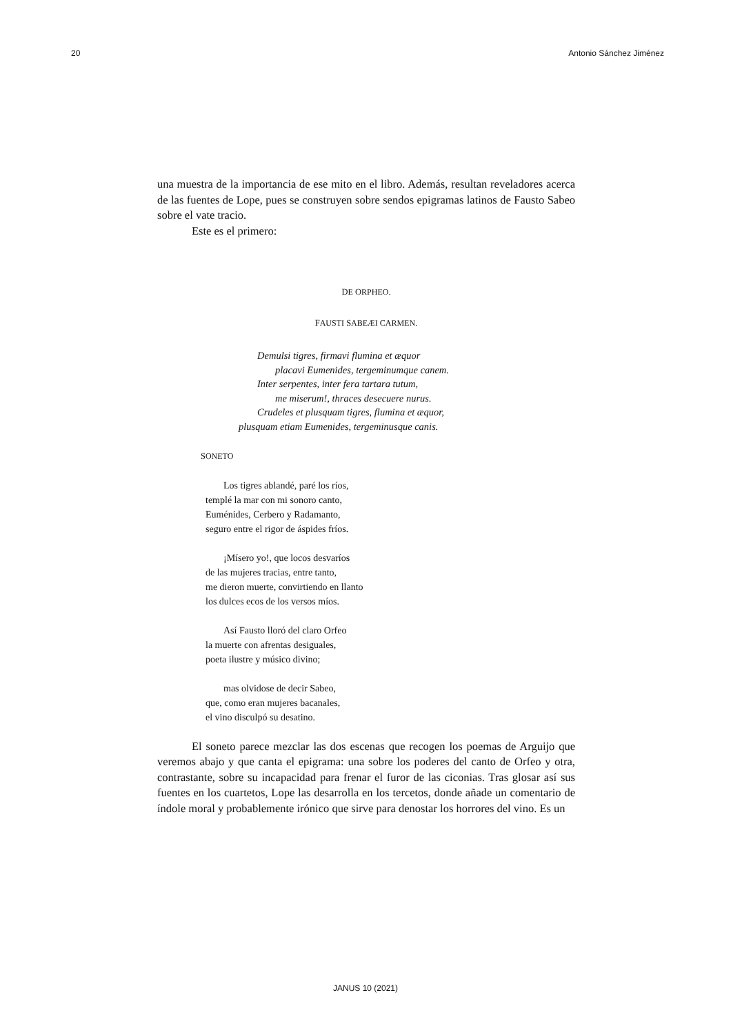20 Antonio Sánchez Jiménez
una muestra de la importancia de ese mito en el libro. Además, resultan reveladores acerca de las fuentes de Lope, pues se construyen sobre sendos epigramas latinos de Fausto Sabeo sobre el vate tracio.
Este es el primero:
DE ORPHEO.
FAUSTI SABEÆI CARMEN.
Demulsi tigres, firmavi flumina et æquor
placavi Eumenides, tergeminumque canem.
Inter serpentes, inter fera tartara tutum,
me miserum!, thraces desecuere nurus.
Crudeles et plusquam tigres, flumina et æquor,
plusquam etiam Eumenides, tergeminusque canis.
SONETO
Los tigres ablandé, paré los ríos,
templé la mar con mi sonoro canto,
Euménides, Cerbero y Radamanto,
seguro entre el rigor de áspides fríos.
¡Mísero yo!, que locos desvaríos
de las mujeres tracias, entre tanto,
me dieron muerte, convirtiendo en llanto
los dulces ecos de los versos míos.
Así Fausto lloró del claro Orfeo
la muerte con afrentas desiguales,
poeta ilustre y músico divino;
mas olvidose de decir Sabeo,
que, como eran mujeres bacanales,
el vino disculpó su desatino.
El soneto parece mezclar las dos escenas que recogen los poemas de Arguijo que veremos abajo y que canta el epigrama: una sobre los poderes del canto de Orfeo y otra, contrastante, sobre su incapacidad para frenar el furor de las ciconias. Tras glosar así sus fuentes en los cuartetos, Lope las desarrolla en los tercetos, donde añade un comentario de índole moral y probablemente irónico que sirve para denostar los horrores del vino. Es un
JANUS 10 (2021)